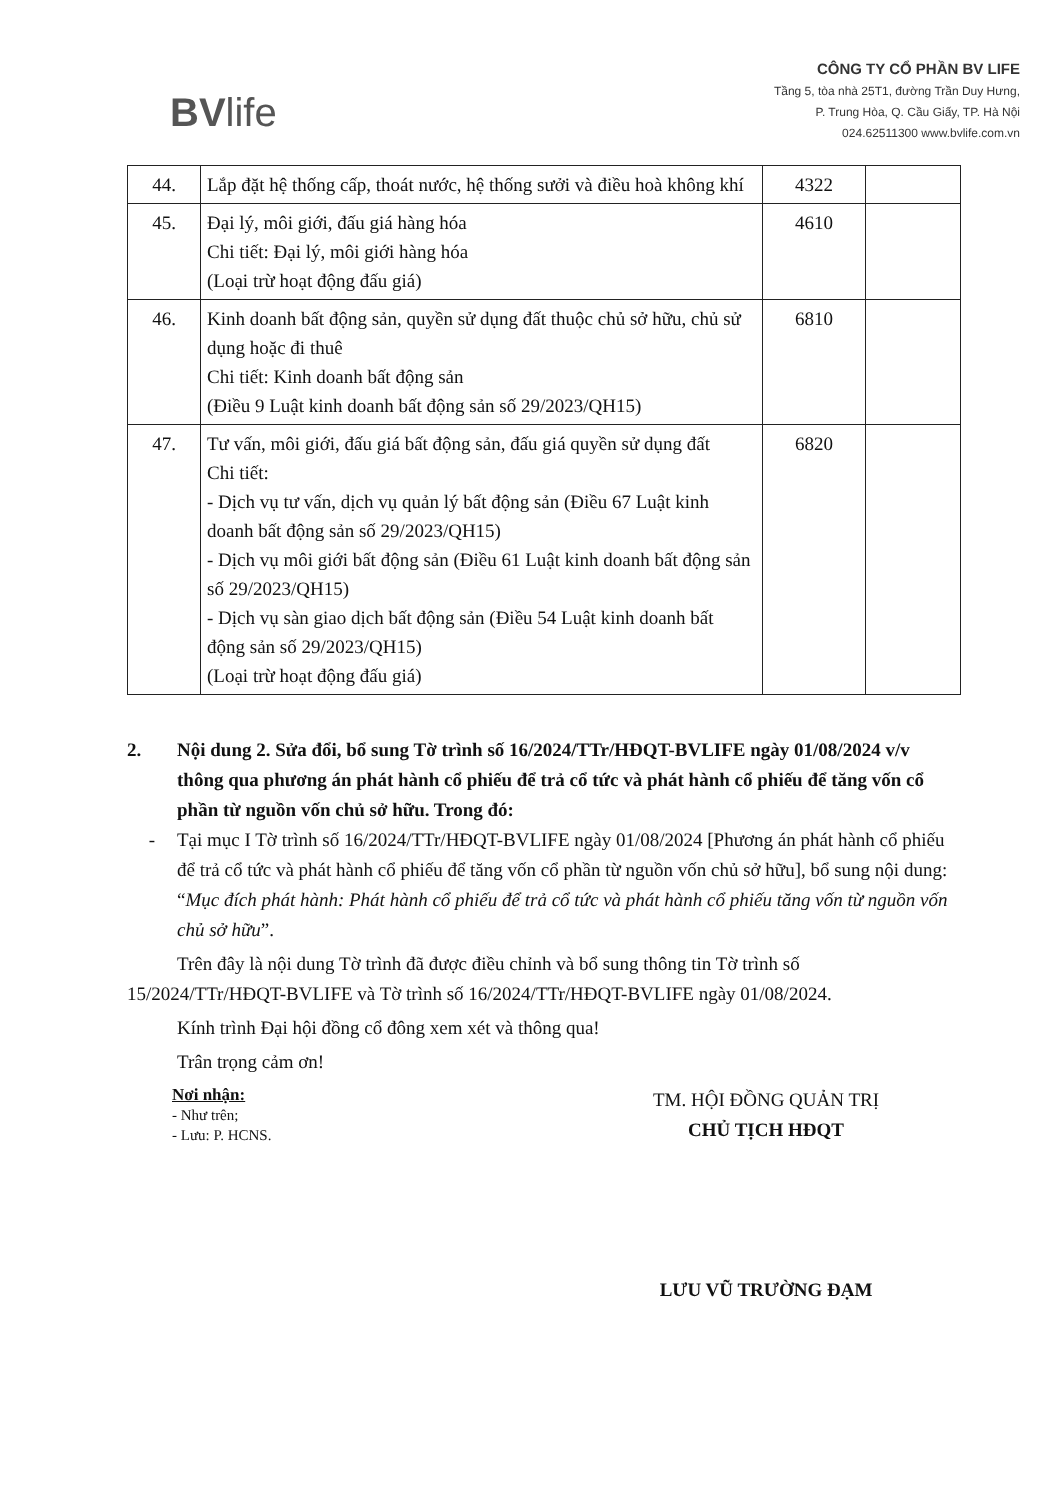BVlife
CÔNG TY CỔ PHẦN BV LIFE
Tầng 5, tòa nhà 25T1, đường Trần Duy Hưng,
P. Trung Hòa, Q. Cầu Giấy, TP. Hà Nội
024.62511300 www.bvlife.com.vn
| 44. | Lắp đặt hệ thống cấp, thoát nước, hệ thống sưởi và điều hoà không khí | 4322 | |
| 45. | Đại lý, môi giới, đấu giá hàng hóa Chi tiết: Đại lý, môi giới hàng hóa (Loại trừ hoạt động đấu giá) | 4610 | |
| 46. | Kinh doanh bất động sản, quyền sử dụng đất thuộc chủ sở hữu, chủ sử dụng hoặc đi thuê Chi tiết: Kinh doanh bất động sản (Điều 9 Luật kinh doanh bất động sản số 29/2023/QH15) | 6810 | |
| 47. | Tư vấn, môi giới, đấu giá bất động sản, đấu giá quyền sử dụng đất Chi tiết: - Dịch vụ tư vấn, dịch vụ quản lý bất động sản (Điều 67 Luật kinh doanh bất động sản số 29/2023/QH15) - Dịch vụ môi giới bất động sản (Điều 61 Luật kinh doanh bất động sản số 29/2023/QH15) - Dịch vụ sàn giao dịch bất động sản (Điều 54 Luật kinh doanh bất động sản số 29/2023/QH15) (Loại trừ hoạt động đấu giá) | 6820 | |
2. Nội dung 2. Sửa đổi, bổ sung Tờ trình số 16/2024/TTr/HĐQT-BVLIFE ngày 01/08/2024 v/v thông qua phương án phát hành cổ phiếu để trả cổ tức và phát hành cổ phiếu để tăng vốn cổ phần từ nguồn vốn chủ sở hữu. Trong đó:
- Tại mục I Tờ trình số 16/2024/TTr/HĐQT-BVLIFE ngày 01/08/2024 [Phương án phát hành cổ phiếu để trả cổ tức và phát hành cổ phiếu để tăng vốn cổ phần từ nguồn vốn chủ sở hữu], bổ sung nội dung: “Mục đích phát hành: Phát hành cổ phiếu để trả cổ tức và phát hành cổ phiếu tăng vốn từ nguồn vốn chủ sở hữu”.
Trên đây là nội dung Tờ trình đã được điều chỉnh và bổ sung thông tin Tờ trình số 15/2024/TTr/HĐQT-BVLIFE và Tờ trình số 16/2024/TTr/HĐQT-BVLIFE ngày 01/08/2024.
Kính trình Đại hội đồng cổ đông xem xét và thông qua!
Trân trọng cảm ơn!
Nơi nhận:
- Như trên;
- Lưu: P. HCNS.
TM. HỘI ĐỒNG QUẢN TRỊ
CHỦ TỊCH HĐQT
LƯU VŨ TRƯỜNG ĐẠM